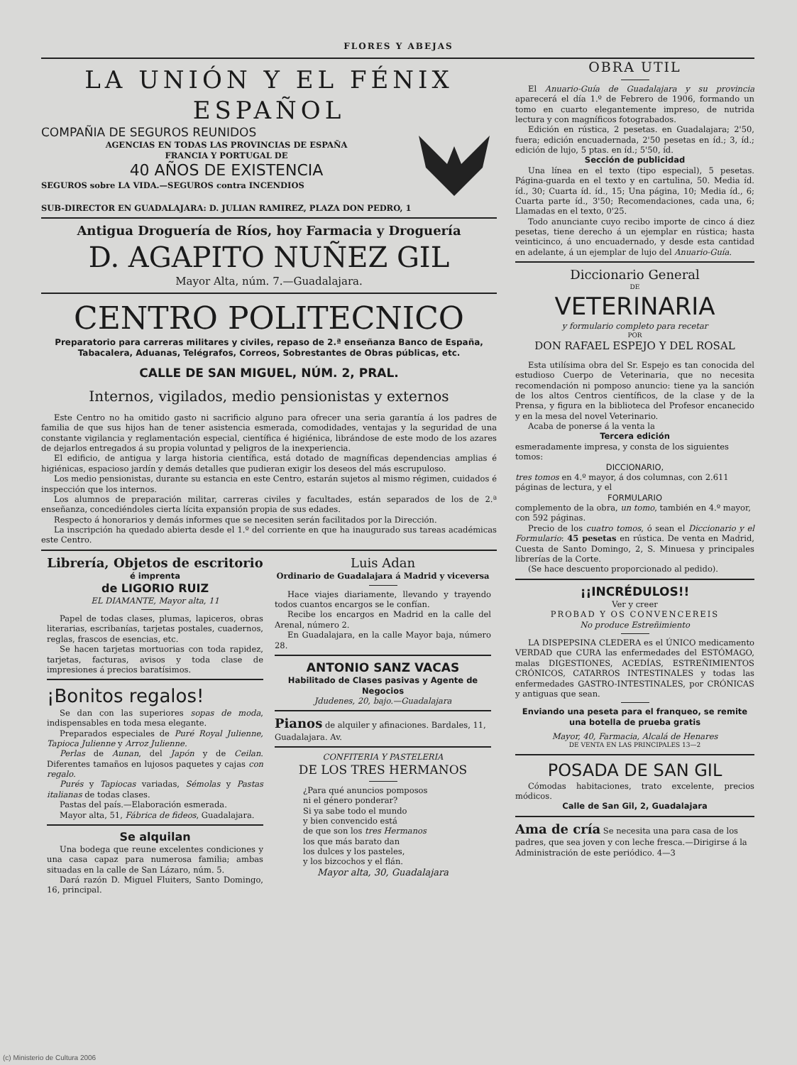FLORES Y ABEJAS
LA UNIÓN Y EL FÉNIX ESPAÑOL
COMPAÑIA DE SEGUROS REUNIDOS
AGENCIAS EN TODAS LAS PROVINCIAS DE ESPAÑA
FRANCIA Y PORTUGAL DE
40 AÑOS DE EXISTENCIA
SEGUROS sobre LA VIDA.—SEGUROS contra INCENDIOS
SUB-DIRECTOR EN GUADALAJARA: D. JULIAN RAMIREZ, PLAZA DON PEDRO, 1
Antigua Droguería de Ríos, hoy Farmacia y Droguería
D. AGAPITO NUÑEZ GIL
Mayor Alta, núm. 7.—Guadalajara.
CENTRO POLITECNICO
Preparatorio para carreras militares y civiles, repaso de 2.ª enseñanza Banco de España, Tabacalera, Aduanas, Telégrafos, Correos, Sobrestantes de Obras públicas, etc.
CALLE DE SAN MIGUEL, NÚM. 2, PRAL.
Internos, vigilados, medio pensionistas y externos
Este Centro no ha omitido gasto ni sacrificio alguno para ofrecer una seria garantía á los padres de familia de que sus hijos han de tener asistencia esmerada, comodidades, ventajas y la seguridad de una constante vigilancia y reglamentación especial, científica é higiénica, librándose de este modo de los azares de dejarlos entregados á su propia voluntad y peligros de la inexperiencia.
El edificio, de antigua y larga historia científica, está dotado de magníficas dependencias amplias é higiénicas, espacioso jardín y demás detalles que pudieran exigir los deseos del más escrupuloso.
Los medio pensionistas, durante su estancia en este Centro, estarán sujetos al mismo régimen, cuidados é inspección que los internos.
Los alumnos de preparación militar, carreras civiles y facultades, están separados de los de 2.ª enseñanza, concediéndoles cierta lícita expansión propia de sus edades.
Respecto á honorarios y demás informes que se necesiten serán facilitados por la Dirección.
La inscripción ha quedado abierta desde el 1.º del corriente en que ha inaugurado sus tareas académicas este Centro.
Librería, Objetos de escritorio
é imprenta
de LIGORIO RUIZ
EL DIAMANTE, Mayor alta, 11
Papel de todas clases, plumas, lapiceros, obras literarias, escribanías, tarjetas postales, cuadernos, reglas, frascos de esencias, etc.
Se hacen tarjetas mortuorias con toda rapidez, tarjetas, facturas, avisos y toda clase de impresiones á precios baratísimos.
¡Bonitos regalos!
Se dan con las superiores sopas de moda, indispensables en toda mesa elegante.
Preparados especiales de Puré Royal Julienne, Tapioca Julienne y Arroz Julienne.
Perlas de Aunan, del Japón y de Ceilan. Diferentes tamaños en lujosos paquetes y cajas con regalo.
Purés y Tapiocas variadas, Sémolas y Pastas italianas de todas clases.
Pastas del país.—Elaboración esmerada.
Mayor alta, 51, Fábrica de fideos, Guadalajara.
Se alquilan
Una bodega que reune excelentes condiciones y una casa capaz para numerosa familia; ambas situadas en la calle de San Lázaro, núm. 5.
Dará razón D. Miguel Fluiters, Santo Domingo, 16, principal.
Luis Adan
Ordinario de Guadalajara á Madrid y viceversa
Hace viajes diariamente, llevando y trayendo todos cuantos encargos se le confían.
Recibe los encargos en Madrid en la calle del Arenal, número 2.
En Guadalajara, en la calle Mayor baja, número 28.
ANTONIO SANZ VACAS
Habilitado de Clases pasivas y Agente de Negocios
Jdudenes, 20, bajo.—Guadalajara
Pianos de alquiler y afinaciones. Bardales, 11, Guadalajara. Av.
CONFITERIA Y PASTELERIA
DE LOS TRES HERMANOS
¿Para qué anuncios pomposos
ni el género ponderar?
Si ya sabe todo el mundo
y bien convencido está
de que son los tres Hermanos
los que más barato dan
los dulces y los pasteles,
y los bizcochos y el flán.
Mayor alta, 30, Guadalajara
OBRA UTIL
El Anuario-Guía de Guadalajara y su provincia aparecerá el día 1.º de Febrero de 1906, formando un tomo en cuarto elegantemente impreso, de nutrida lectura y con magníficos fotograbados.
Edición en rústica, 2 pesetas. en Guadalajara; 2'50, fuera; edición encuadernada, 2'50 pesetas en íd.; 3, íd.; edición de lujo, 5 ptas. en íd.; 5'50, íd.
Sección de publicidad
Una línea en el texto (tipo especial), 5 pesetas. Página-guarda en el texto y en cartulina, 50. Media íd. íd., 30; Cuarta íd. íd., 15; Una página, 10; Media íd., 6; Cuarta parte íd., 3'50; Recomendaciones, cada una, 6; Llamadas en el texto, 0'25.
Todo anunciante cuyo recibo importe de cinco á diez pesetas, tiene derecho á un ejemplar en rústica; hasta veinticinco, á uno encuadernado, y desde esta cantidad en adelante, á un ejemplar de lujo del Anuario-Guía.
Diccionario General
DE
VETERINARIA
y formulario completo para recetar
POR
DON RAFAEL ESPEJO Y DEL ROSAL
Esta utilísima obra del Sr. Espejo es tan conocida del estudioso Cuerpo de Veterinaria, que no necesita recomendación ni pomposo anuncio: tiene ya la sanción de los altos Centros científicos, de la clase y de la Prensa, y figura en la biblioteca del Profesor encanecido y en la mesa del novel Veterinario.
Acaba de ponerse á la venta la
Tercera edición
esmeradamente impresa, y consta de los siguientes tomos:
DICCIONARIO,
tres tomos en 4.º mayor, á dos columnas, con 2.611 páginas de lectura, y el
FORMULARIO
complemento de la obra, un tomo, también en 4.º mayor, con 592 páginas.
Precio de los cuatro tomos, ó sean el Diccionario y el Formulario: 45 pesetas en rústica. De venta en Madrid, Cuesta de Santo Domingo, 2, S. Minuesa y principales librerías de la Corte.
(Se hace descuento proporcionado al pedido).
¡¡INCRÉDULOS!!
Ver y creer
PROBAD Y OS CONVENCEREIS
No produce Estreñimiento
LA DISPEPSINA CLEDERA es el ÚNICO medicamento VERDAD que CURA las enfermedades del ESTÓMAGO, malas DIGESTIONES, ACEDÍAS, ESTREÑIMIENTOS CRÓNICOS, CATARROS INTESTINALES y todas las enfermedades GASTRO-INTESTINALES, por CRÓNICAS y antiguas que sean.
Enviando una peseta para el franqueo, se remite una botella de prueba gratis
Mayor, 40, Farmacia, Alcalá de Henares
DE VENTA EN LAS PRINCIPALES 13—2
POSADA DE SAN GIL
Cómodas habitaciones, trato excelente, precios módicos.
Calle de San Gil, 2, Guadalajara
Ama de cría Se necesita una para casa de los padres, que sea joven y con leche fresca.—Dirigirse á la Administración de este periódico. 4—3
(c) Ministerio de Cultura 2006